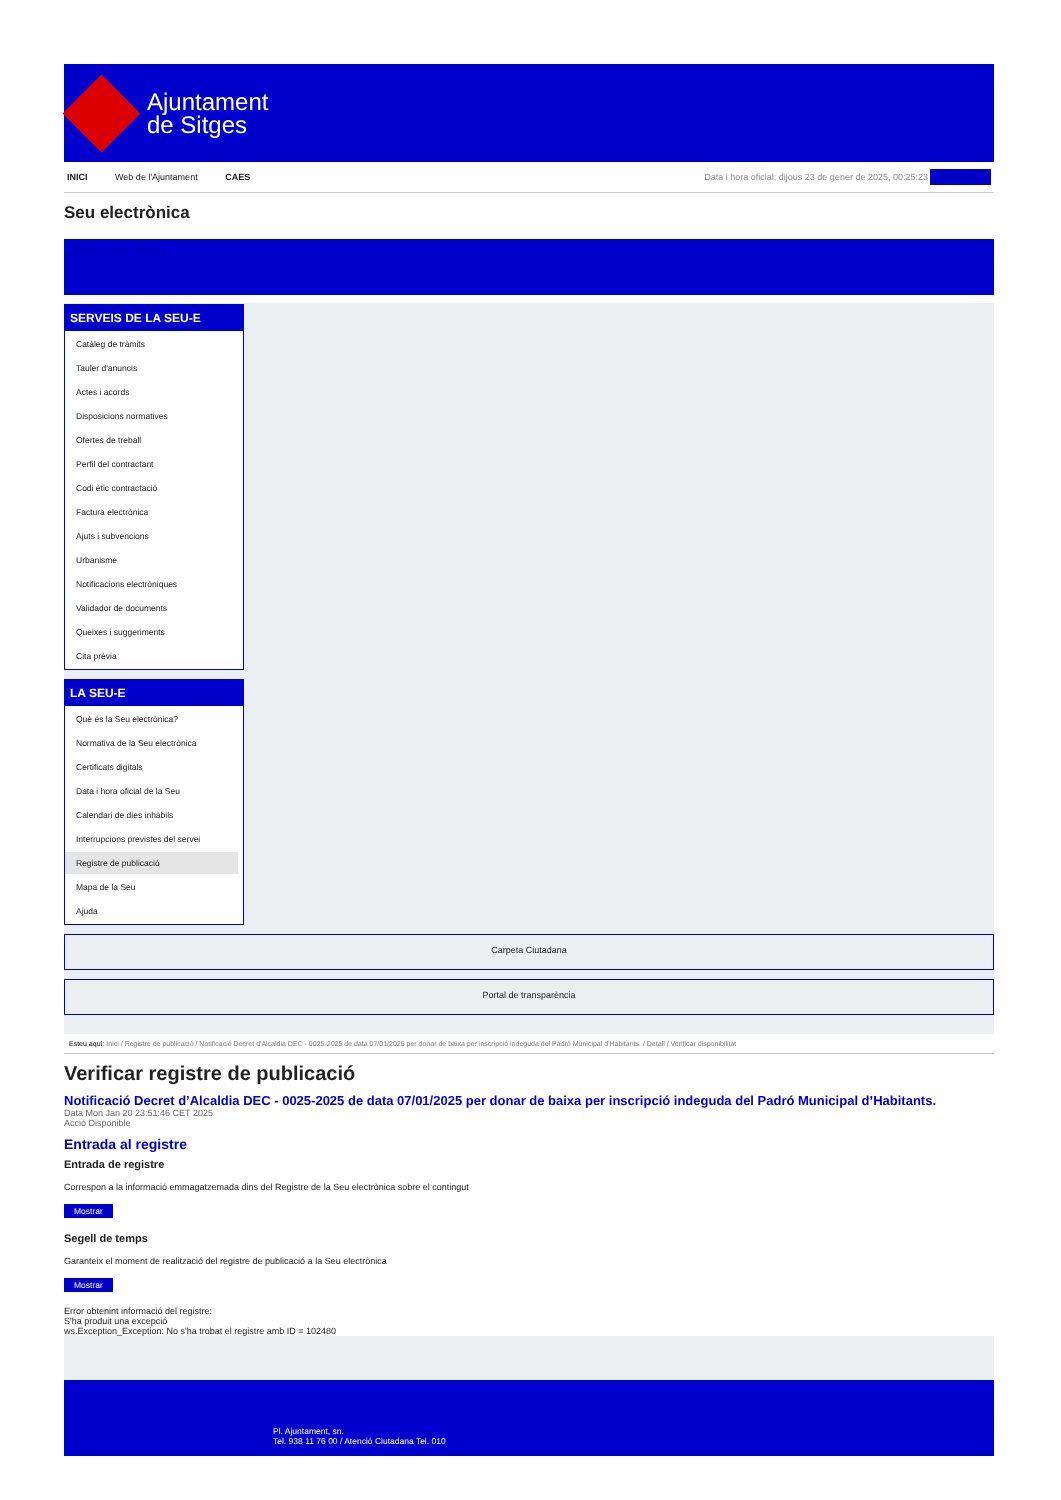Ajuntament
de Sitges
INICI Web de l'Ajuntament CAES
Data i hora oficial: dijous 23 de gener de 2025, 00:25:23 Electrònica
Seu electrònica
Obtenir còpia autèntica
SERVEIS DE LA SEU-E
Catàleg de tràmits
Tauler d'anuncis
Actes i acords
Disposicions normatives
Ofertes de treball
Perfil del contractant
Codi ètic contractació
Factura electrònica
Ajuts i subvencions
Urbanisme
Notificacions electròniques
Validador de documents
Queixes i suggeriments
Cita prèvia
LA SEU-E
Què és la Seu electrònica?
Normativa de la Seu electrònica
Certificats digitals
Data i hora oficial de la Seu
Calendari de dies inhàbils
Interrupcions previstes del servei
Registre de publicació
Mapa de la Seu
Ajuda
Carpeta Ciutadana
Portal de transparència
Esteu aquí: Inici / Registre de publicació / Notificació Decret d'Alcaldia DEC - 0025-2025 de data 07/01/2025 per donar de baixa per inscripció indeguda del Padró Municipal d'Habitants. / Detall / Verificar disponibilitat
Verificar registre de publicació
Notificació Decret d’Alcaldia DEC - 0025-2025 de data 07/01/2025 per donar de baixa per inscripció indeguda del Padró Municipal d’Habitants.
Data Mon Jan 20 23:51:46 CET 2025
Acció Disponible
Entrada al registre
Entrada de registre
Correspon a la informació emmagatzemada dins del Registre de la Seu electrònica sobre el contingut
Mostrar
Segell de temps
Garanteix el moment de realització del registre de publicació a la Seu electrònica
Mostrar
Error obtenint informació del registre:
S'ha produit una excepció
ws.Exception_Exception: No s'ha trobat el registre amb ID = 102480
Pl. Ajuntament, sn.
Tel. 938 11 76 00 / Atenció Ciutadana Tel. 010